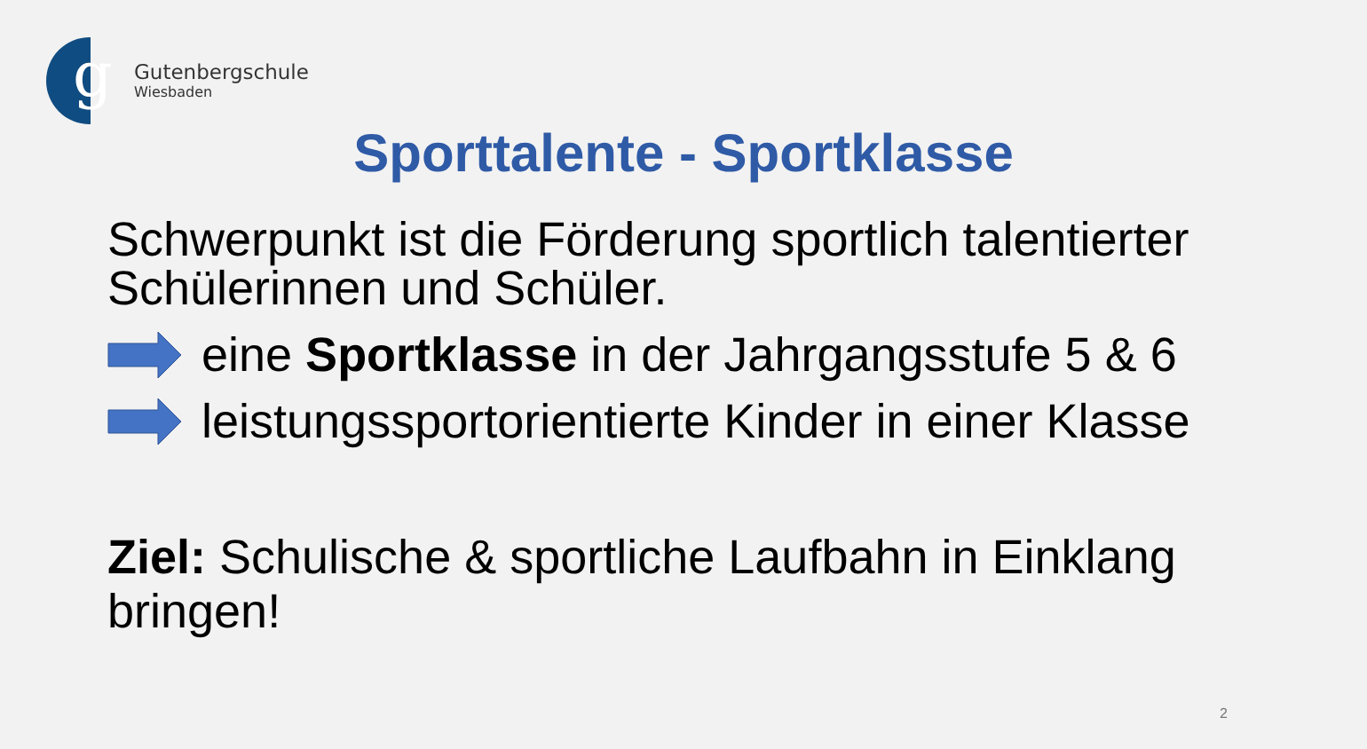g
Gutenbergschule
Wiesbaden
Sporttalente - Sportklasse
Schwerpunkt ist die Förderung sportlich talentierter Schülerinnen und Schüler.
eine Sportklasse in der Jahrgangsstufe 5 & 6
leistungssportorientierte Kinder in einer Klasse
Ziel: Schulische & sportliche Laufbahn in Einklang bringen!
2